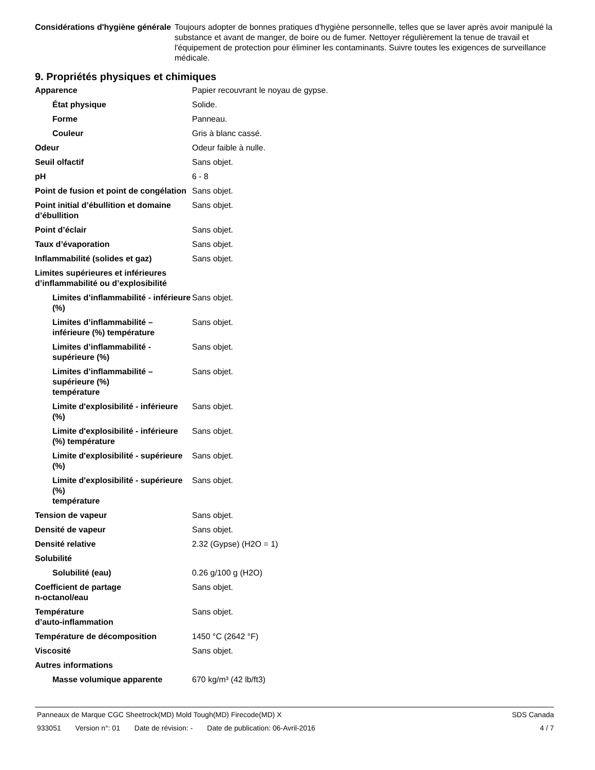| Considérations d'hygiène générale | Toujours adopter de bonnes pratiques d'hygiène personnelle, telles que se laver après avoir manipulé la substance et avant de manger, de boire ou de fumer. Nettoyer régulièrement la tenue de travail et l'équipement de protection pour éliminer les contaminants. Suivre toutes les exigences de surveillance médicale. |
9. Propriétés physiques et chimiques
| Apparence | Papier recouvrant le noyau de gypse. |
| État physique | Solide. |
| Forme | Panneau. |
| Couleur | Gris à blanc cassé. |
| Odeur | Odeur faible à nulle. |
| Seuil olfactif | Sans objet. |
| pH | 6 - 8 |
| Point de fusion et point de congélation | Sans objet. |
| Point initial d’ébullition et domaine d’ébullition | Sans objet. |
| Point d’éclair | Sans objet. |
| Taux d’évaporation | Sans objet. |
| Inflammabilité (solides et gaz) | Sans objet. |
| Limites supérieures et inférieures d’inflammabilité ou d’explosibilité | |
| Limites d’inflammabilité - inférieure (%) | Sans objet. |
| Limites d’inflammabilité – inférieure (%) température | Sans objet. |
| Limites d’inflammabilité - supérieure (%) | Sans objet. |
| Limites d’inflammabilité – supérieure (%) température | Sans objet. |
| Limite d'explosibilité - inférieure (%) | Sans objet. |
| Limite d'explosibilité - inférieure (%) température | Sans objet. |
| Limite d'explosibilité - supérieure (%) | Sans objet. |
| Limite d'explosibilité - supérieure (%) température | Sans objet. |
| Tension de vapeur | Sans objet. |
| Densité de vapeur | Sans objet. |
| Densité relative | 2.32 (Gypse) (H2O = 1) |
| Solubilité | |
| Solubilité (eau) | 0.26 g/100 g (H2O) |
| Coefficient de partage n-octanol/eau | Sans objet. |
| Température d’auto-inflammation | Sans objet. |
| Température de décomposition | 1450 °C (2642 °F) |
| Viscosité | Sans objet. |
| Autres informations | |
| Masse volumique apparente | 670 kg/m³ (42 lb/ft3) |
Panneaux de Marque CGC Sheetrock(MD) Mold Tough(MD) Firecode(MD) X SDS Canada
933051 Version n°: 01 Date de révision: - Date de publication: 06-Avril-2016 4 / 7